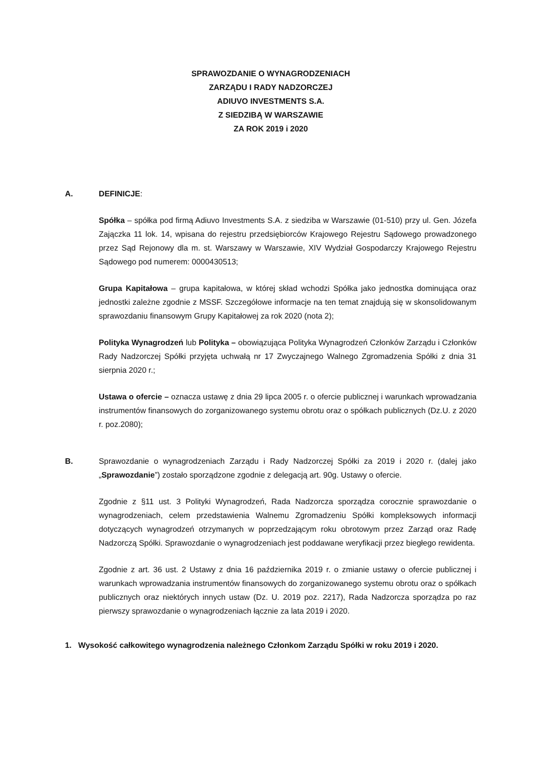SPRAWOZDANIE O WYNAGRODZENIACH
ZARZĄDU I RADY NADZORCZEJ
ADIUVO INVESTMENTS S.A.
Z SIEDZIBĄ W WARSZAWIE
ZA ROK 2019 i 2020
A. DEFINICJE:
Spółka – spółka pod firmą Adiuvo Investments S.A. z siedziba w Warszawie (01-510) przy ul. Gen. Józefa Zajączka 11 lok. 14, wpisana do rejestru przedsiębiorców Krajowego Rejestru Sądowego prowadzonego przez Sąd Rejonowy dla m. st. Warszawy w Warszawie, XIV Wydział Gospodarczy Krajowego Rejestru Sądowego pod numerem: 0000430513;
Grupa Kapitałowa – grupa kapitałowa, w której skład wchodzi Spółka jako jednostka dominująca oraz jednostki zależne zgodnie z MSSF. Szczegółowe informacje na ten temat znajdują się w skonsolidowanym sprawozdaniu finansowym Grupy Kapitałowej za rok 2020 (nota 2);
Polityka Wynagrodzeń lub Polityka – obowiązująca Polityka Wynagrodzeń Członków Zarządu i Członków Rady Nadzorczej Spółki przyjęta uchwałą nr 17 Zwyczajnego Walnego Zgromadzenia Spółki z dnia 31 sierpnia 2020 r.;
Ustawa o ofercie – oznacza ustawę z dnia 29 lipca 2005 r. o ofercie publicznej i warunkach wprowadzania instrumentów finansowych do zorganizowanego systemu obrotu oraz o spółkach publicznych (Dz.U. z 2020 r. poz.2080);
B. Sprawozdanie o wynagrodzeniach Zarządu i Rady Nadzorczej Spółki za 2019 i 2020 r. (dalej jako „Sprawozdanie”) zostało sporządzone zgodnie z delegacją art. 90g. Ustawy o ofercie.
Zgodnie z §11 ust. 3 Polityki Wynagrodzeń, Rada Nadzorcza sporządza corocznie sprawozdanie o wynagrodzeniach, celem przedstawienia Walnemu Zgromadzeniu Spółki kompleksowych informacji dotyczących wynagrodzeń otrzymanych w poprzedzającym roku obrotowym przez Zarząd oraz Radę Nadzorczą Spółki. Sprawozdanie o wynagrodzeniach jest poddawane weryfikacji przez biegłego rewidenta.
Zgodnie z art. 36 ust. 2 Ustawy z dnia 16 października 2019 r. o zmianie ustawy o ofercie publicznej i warunkach wprowadzania instrumentów finansowych do zorganizowanego systemu obrotu oraz o spółkach publicznych oraz niektórych innych ustaw (Dz. U. 2019 poz. 2217), Rada Nadzorcza sporządza po raz pierwszy sprawozdanie o wynagrodzeniach łącznie za lata 2019 i 2020.
1. Wysokość całkowitego wynagrodzenia należnego Członkom Zarządu Spółki w roku 2019 i 2020.